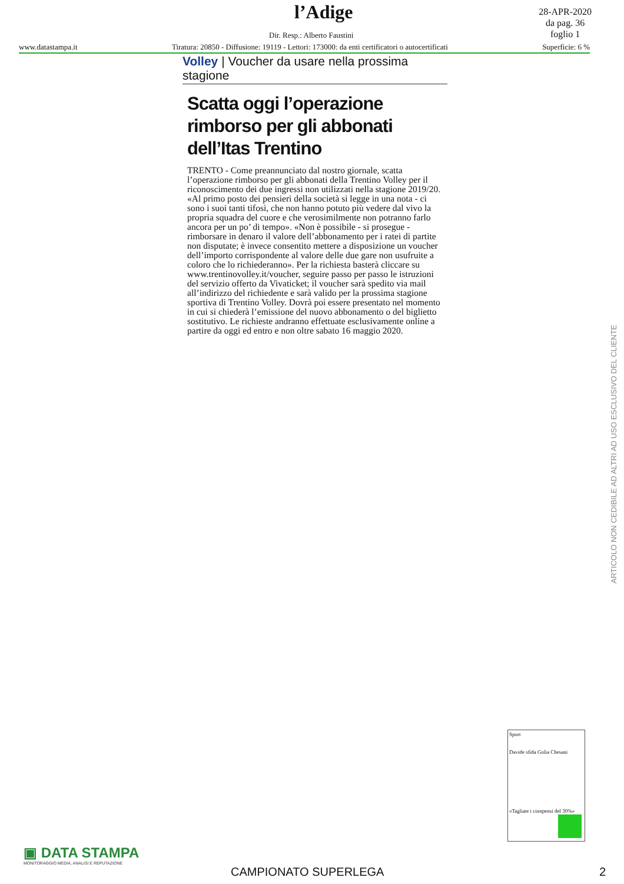l’Adige
28-APR-2020
da pag. 36
foglio 1
Dir. Resp.: Alberto Faustini
www.datastampa.it Tiratura: 20850 - Diffusione: 19119 - Lettori: 173000: da enti certificatori o autocertificati Superficie: 6 %
Volley | Voucher da usare nella prossima stagione
Scatta oggi l’operazione rimborso per gli abbonati dell’Itas Trentino
TRENTO - Come preannunciato dal nostro giornale, scatta l’operazione rimborso per gli abbonati della Trentino Volley per il riconoscimento dei due ingressi non utilizzati nella stagione 2019/20. «Al primo posto dei pensieri della società si legge in una nota - ci sono i suoi tanti tifosi, che non hanno potuto più vedere dal vivo la propria squadra del cuore e che verosimilmente non potranno farlo ancora per un po’ di tempo». «Non è possibile - si prosegue - rimborsare in denaro il valore dell’abbonamento per i ratei di partite non disputate; è invece consentito mettere a disposizione un voucher dell’importo corrispondente al valore delle due gare non usufruite a coloro che lo richiederanno». Per la richiesta basterà cliccare su www.trentinovolley.it/voucher, seguire passo per passo le istruzioni del servizio offerto da Vivaticket; il voucher sarà spedito via mail all’indirizzo del richiedente e sarà valido per la prossima stagione sportiva di Trentino Volley. Dovrà poi essere presentato nel momento in cui si chiederà l’emissione del nuovo abbonamento o del biglietto sostitutivo. Le richieste andranno effettuate esclusivamente online a partire da oggi ed entro e non oltre sabato 16 maggio 2020.
ARTICOLO NON CEDIBILE AD ALTRI AD USO ESCLUSIVO DEL CLIENTE
Sport
Davide sfida Golia Chesani
«Tagliate i compensi del 30%»
▣ DATA STAMPA
MONITORAGGIO MEDIA, ANALISI E REPUTAZIONE
CAMPIONATO SUPERLEGA 2